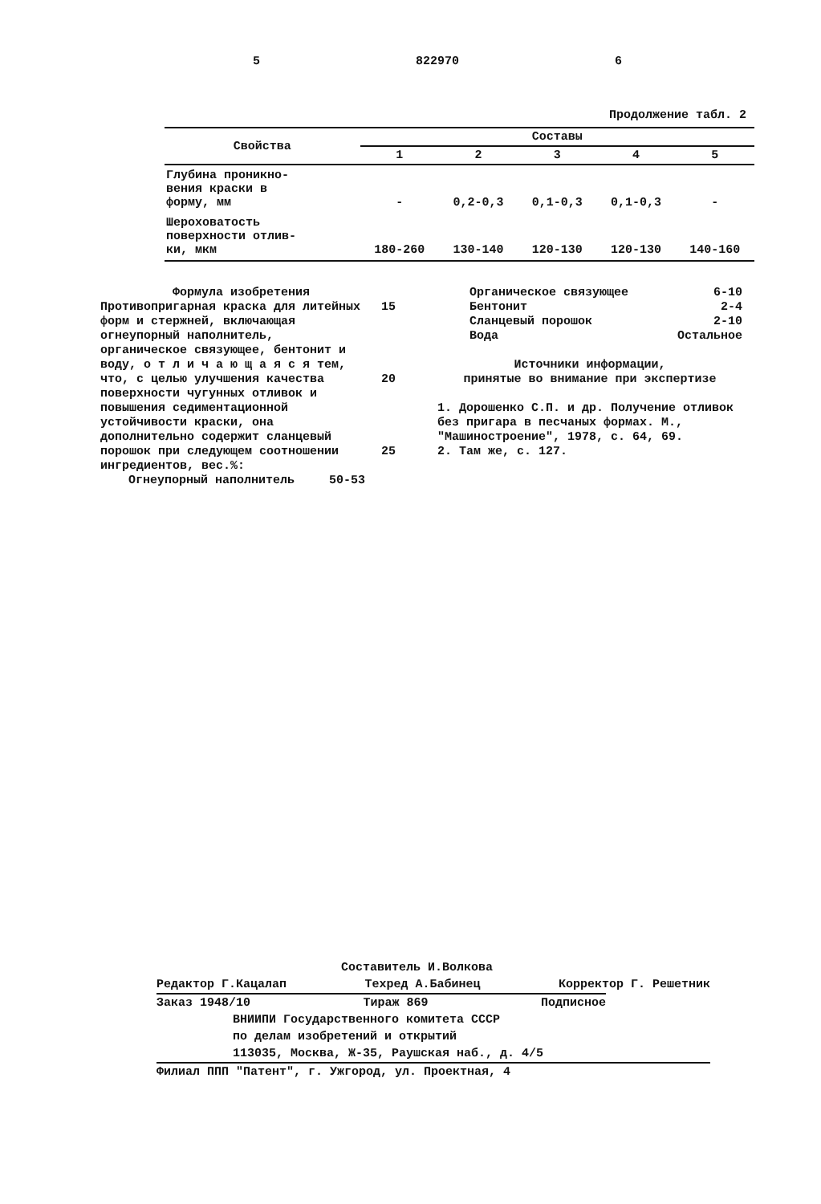5 822970 6
Продолжение табл. 2
| Свойства | Составы | | | | |
| --- | --- | --- | --- | --- | --- |
| | 1 | 2 | 3 | 4 | 5 |
| Глубина проникно- вения краски в форму, мм | - | 0,2-0,3 | 0,1-0,3 | 0,1-0,3 | - |
| Шероховатость поверхности отлив- ки, мкм | 180-260 | 130-140 | 120-130 | 120-130 | 140-160 |
Формула изобретения
Противопригарная краска для литейных форм и стержней, включающая огнеупорный наполнитель, органическое связующее, бентонит и воду, о т л и ч а ю щ а я с я тем, что, с целью улучшения качества поверхности чугунных отливок и повышения седиментационной устойчивости краски, она дополнительно содержит сланцевый порошок при следующем соотношении ингредиентов, вес.%:
Огнеупорный наполнитель 50-53
15
20
25
Органическое связующее 6-10
Бентонит 2-4
Сланцевый порошок 2-10
Вода Остальное
Источники информации,
принятые во внимание при экспертизе
1. Дорошенко С.П. и др. Получение отливок без пригара в песчаных формах. М., "Машиностроение", 1978, с. 64, 69.
2. Там же, с. 127.
Составитель И.Волкова
Редактор Г.Кацалап Техред А.Бабинец Корректор Г. Решетник
Заказ 1948/10 Тираж 869 Подписное
ВНИИПИ Государственного комитета СССР
по делам изобретений и открытий
113035, Москва, Ж-35, Раушская наб., д. 4/5
Филиал ППП "Патент", г. Ужгород, ул. Проектная, 4